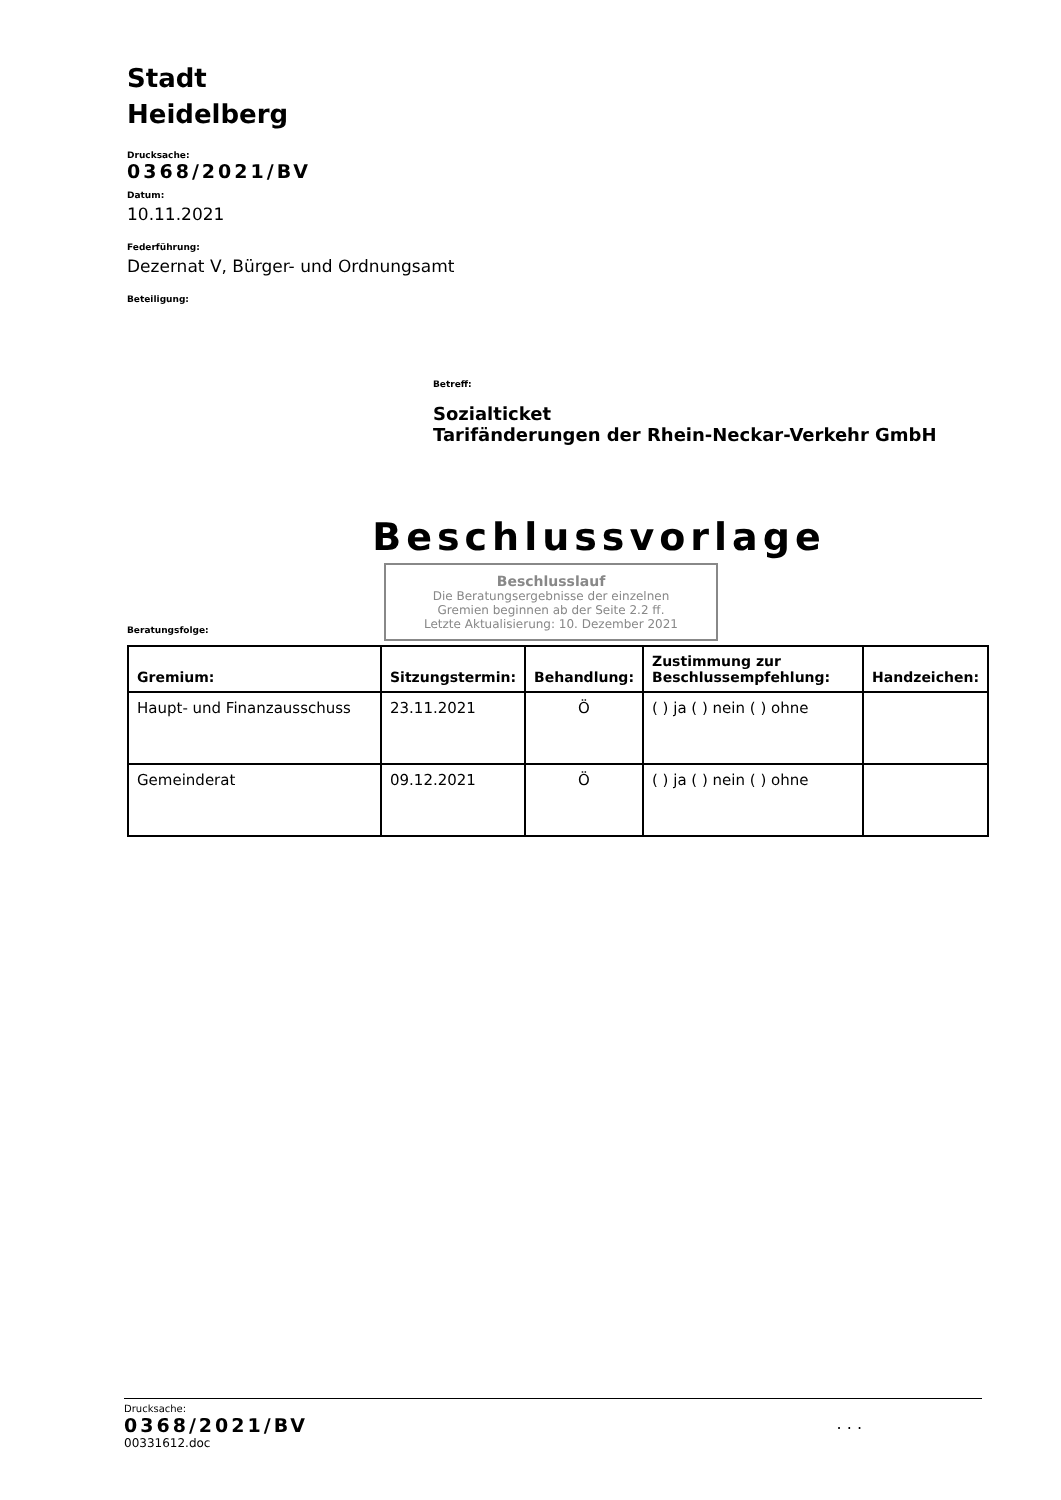Stadt
Heidelberg
Drucksache:
0368/2021/BV
Datum:
10.11.2021
Federführung:
Dezernat V, Bürger- und Ordnungsamt
Beteiligung:
Betreff:
Sozialticket
Tarifänderungen der Rhein-Neckar-Verkehr GmbH
Beschlussvorlage
Beschlusslauf
Die Beratungsergebnisse der einzelnen
Gremien beginnen ab der Seite 2.2 ff.
Letzte Aktualisierung: 10. Dezember 2021
Beratungsfolge:
| Gremium: | Sitzungstermin: | Behandlung: | Zustimmung zur Beschlussempfehlung: | Handzeichen: |
| --- | --- | --- | --- | --- |
| Haupt- und Finanzausschuss | 23.11.2021 | Ö | ( ) ja ( ) nein ( ) ohne | |
| Gemeinderat | 09.12.2021 | Ö | ( ) ja ( ) nein ( ) ohne | |
Drucksache:
0368/2021/BV. . .
00331612.doc